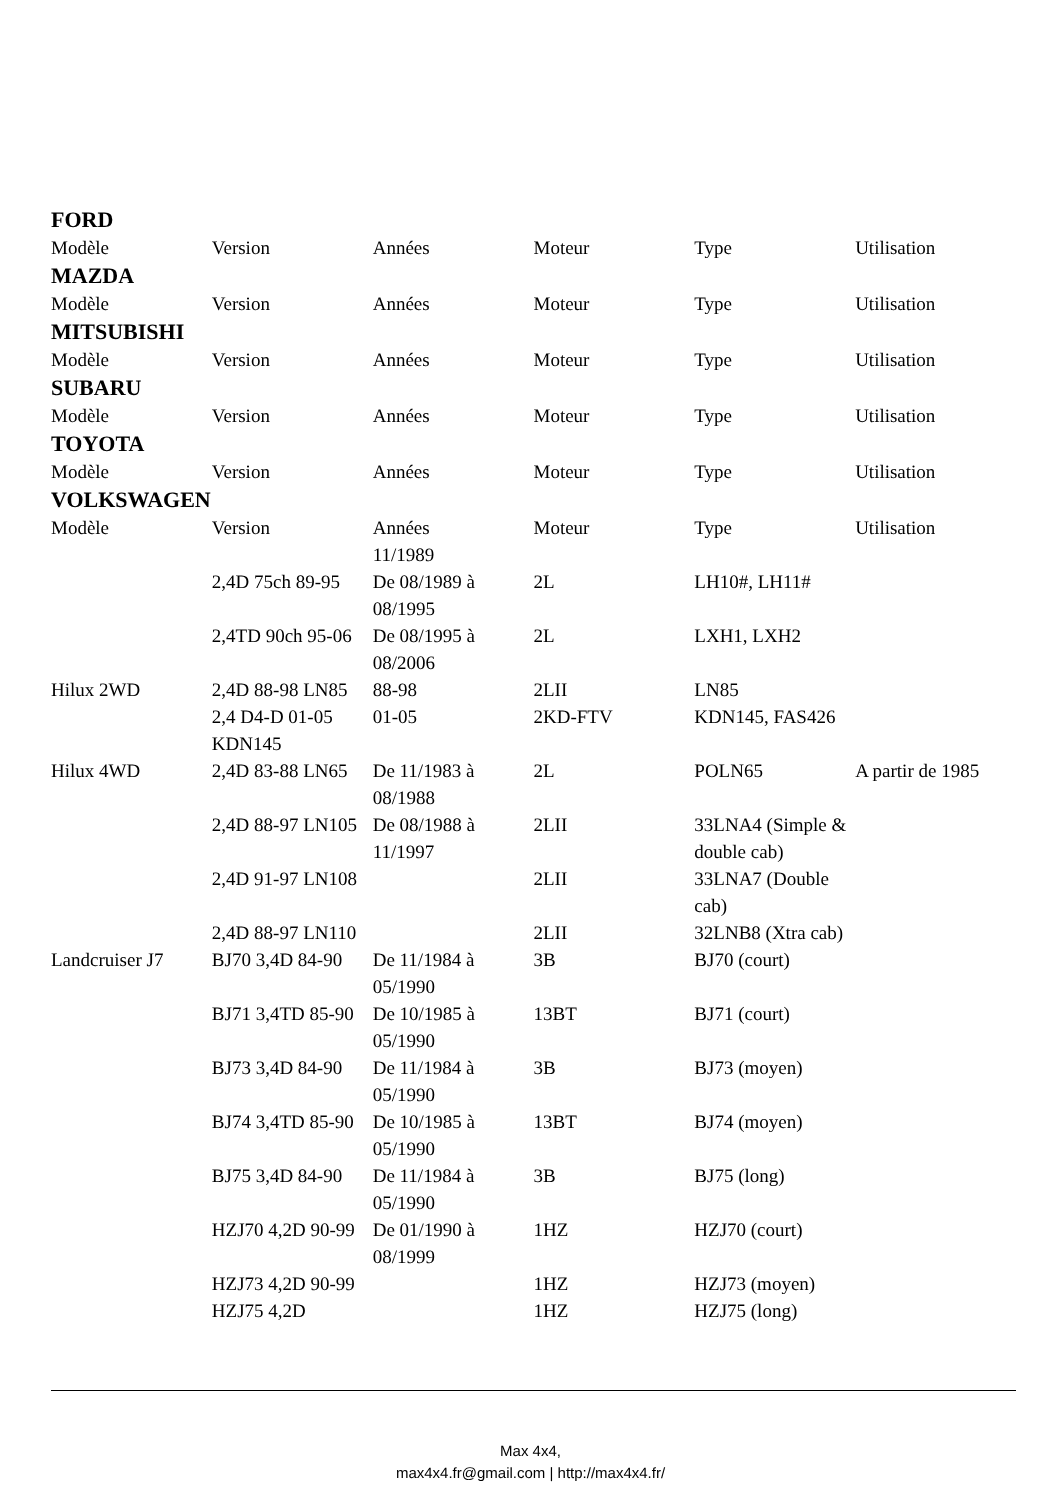FORD
| Modèle | Version | Années | Moteur | Type | Utilisation |
MAZDA
| Modèle | Version | Années | Moteur | Type | Utilisation |
MITSUBISHI
| Modèle | Version | Années | Moteur | Type | Utilisation |
SUBARU
| Modèle | Version | Années | Moteur | Type | Utilisation |
TOYOTA
| Modèle | Version | Années | Moteur | Type | Utilisation |
VOLKSWAGEN
| Modèle | Version | Années | Moteur | Type | Utilisation |
| | | 11/1989 | | | |
| | 2,4D 75ch 89-95 | De 08/1989 à 08/1995 | 2L | LH10#, LH11# | |
| | 2,4TD 90ch 95-06 | De 08/1995 à 08/2006 | 2L | LXH1, LXH2 | |
| Hilux 2WD | 2,4D 88-98 LN85 | 88-98 | 2LII | LN85 | |
| | 2,4 D4-D 01-05 KDN145 | 01-05 | 2KD-FTV | KDN145, FAS426 | |
| Hilux 4WD | 2,4D 83-88 LN65 | De 11/1983 à 08/1988 | 2L | POLN65 | A partir de 1985 |
| | 2,4D 88-97 LN105 | De 08/1988 à 11/1997 | 2LII | 33LNA4 (Simple & double cab) | |
| | 2,4D 91-97 LN108 | | 2LII | 33LNA7 (Double cab) | |
| | 2,4D 88-97 LN110 | | 2LII | 32LNB8 (Xtra cab) | |
| Landcruiser J7 | BJ70 3,4D 84-90 | De 11/1984 à 05/1990 | 3B | BJ70 (court) | |
| | BJ71 3,4TD 85-90 | De 10/1985 à 05/1990 | 13BT | BJ71 (court) | |
| | BJ73 3,4D 84-90 | De 11/1984 à 05/1990 | 3B | BJ73 (moyen) | |
| | BJ74 3,4TD 85-90 | De 10/1985 à 05/1990 | 13BT | BJ74 (moyen) | |
| | BJ75 3,4D 84-90 | De 11/1984 à 05/1990 | 3B | BJ75 (long) | |
| | HZJ70 4,2D 90-99 | De 01/1990 à 08/1999 | 1HZ | HZJ70 (court) | |
| | HZJ73 4,2D 90-99 | | 1HZ | HZJ73 (moyen) | |
| | HZJ75 4,2D | | 1HZ | HZJ75 (long) | |
Max 4x4,
max4x4.fr@gmail.com | http://max4x4.fr/